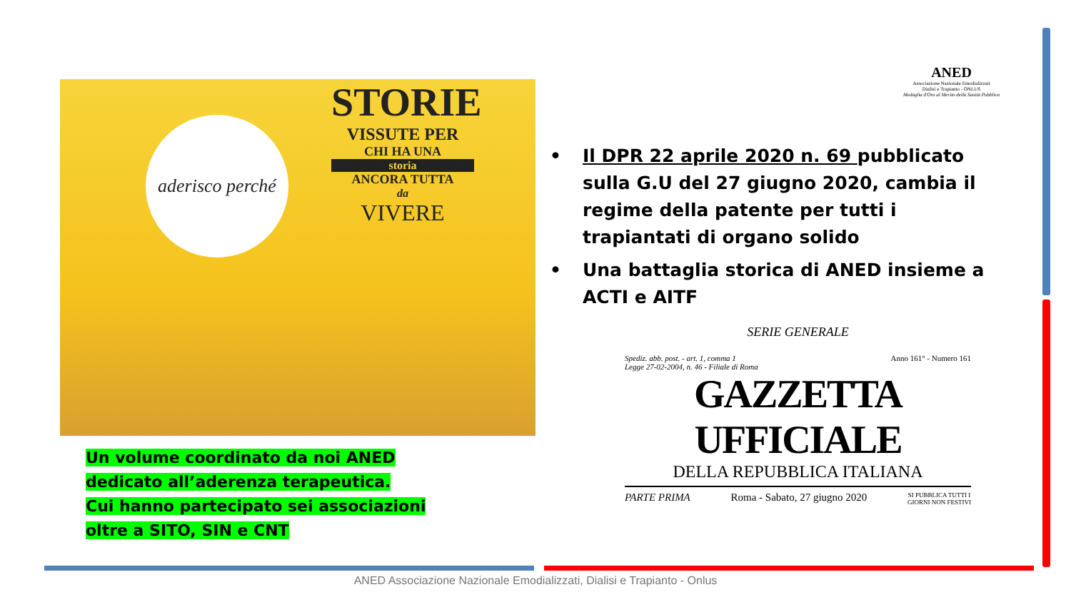STORIE
VISSUTE PER
CHI HA UNA
storia
ANCORA TUTTA
da
VIVERE
aderisco perché
ANED
Associazione Nazionale Emodializzati
Dialisi e Trapianto - ONLUS
Medaglia d'Oro al Merito della Sanità Pubblica
• Il DPR 22 aprile 2020 n. 69 pubblicato sulla G.U del 27 giugno 2020, cambia il regime della patente per tutti i trapiantati di organo solido
• Una battaglia storica di ANED insieme a ACTI e AITF
SERIE GENERALE
Spediz. abb. post. - art. 1, comma 1
Legge 27-02-2004, n. 46 - Filiale di Roma Anno 161° - Numero 161
GAZZETTA UFFICIALE
DELLA REPUBBLICA ITALIANA
PARTE PRIMA Roma - Sabato, 27 giugno 2020 SI PUBBLICA TUTTI I
GIORNI NON FESTIVI
Un volume coordinato da noi ANED dedicato all’aderenza terapeutica.
Cui hanno partecipato sei associazioni oltre a SITO, SIN e CNT
ANED Associazione Nazionale Emodializzati, Dialisi e Trapianto - Onlus